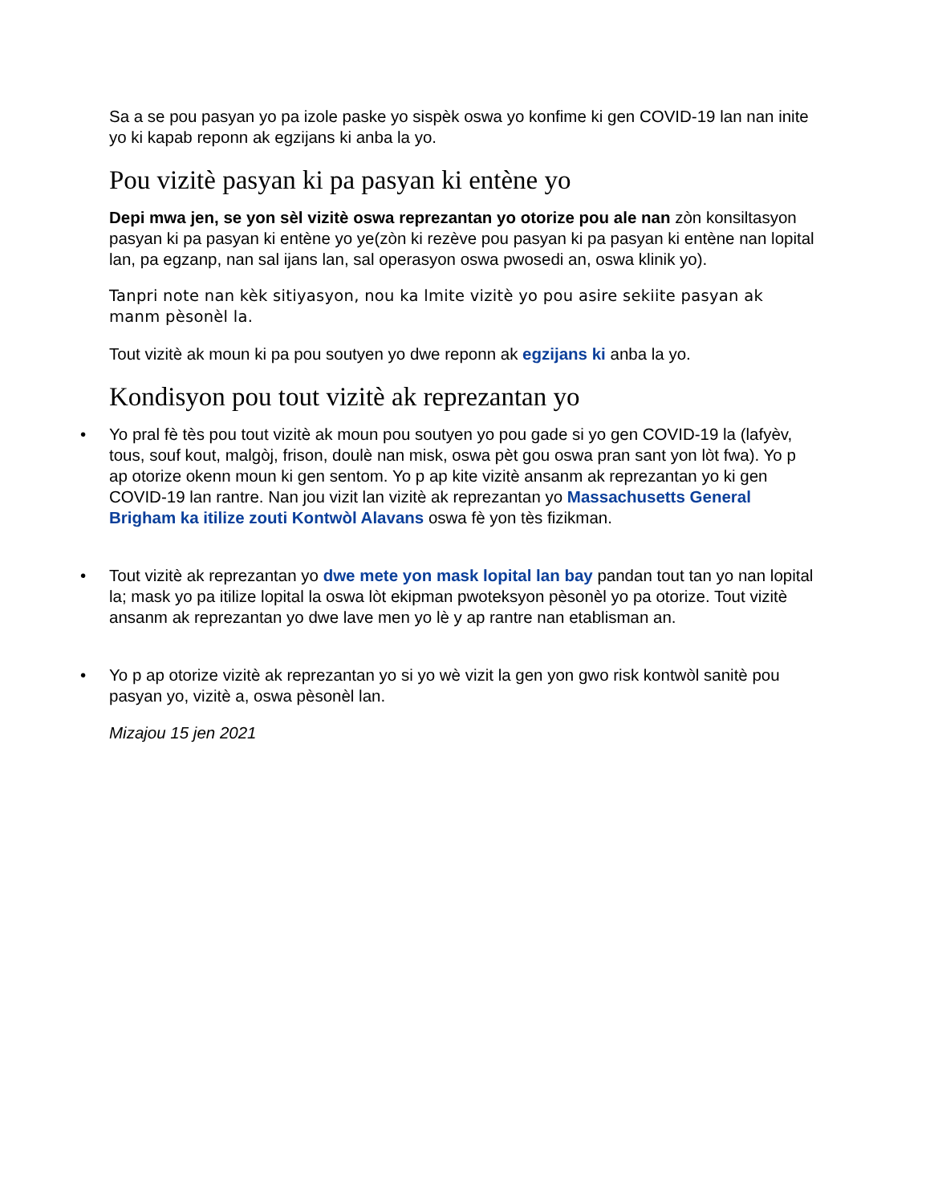Sa a se pou pasyan yo pa izole paske yo sispèk oswa yo konfime ki gen COVID-19 lan nan inite yo ki kapab reponn ak egzijans ki anba la yo.
Pou vizitè pasyan ki pa pasyan ki entène yo
Depi mwa jen, se yon sèl vizitè oswa reprezantan yo otorize pou ale nan zòn konsiltasyon pasyan ki pa pasyan ki entène yo ye(zòn ki rezève pou pasyan ki pa pasyan ki entène nan lopital lan, pa egzanp, nan sal ijans lan, sal operasyon oswa pwosedi an, oswa klinik yo).
Tanpri note nan kèk sitiyasyon, nou ka lmite vizitè yo pou asire sekiite pasyan ak manm pèsonèl la.
Tout vizitè ak moun ki pa pou soutyen yo dwe reponn ak egzijans ki anba la yo.
Kondisyon pou tout vizitè ak reprezantan yo
• Yo pral fè tès pou tout vizitè ak moun pou soutyen yo pou gade si yo gen COVID-19 la (lafyèv, tous, souf kout, malgòj, frison, doulè nan misk, oswa pèt gou oswa pran sant yon lòt fwa). Yo p ap otorize okenn moun ki gen sentom. Yo p ap kite vizitè ansanm ak reprezantan yo ki gen COVID-19 lan rantre. Nan jou vizit lan vizitè ak reprezantan yo Massachusetts General Brigham ka itilize zouti Kontwòl Alavans oswa fè yon tès fizikman.
• Tout vizitè ak reprezantan yo dwe mete yon mask lopital lan bay pandan tout tan yo nan lopital la; mask yo pa itilize lopital la oswa lòt ekipman pwoteksyon pèsonèl yo pa otorize. Tout vizitè ansanm ak reprezantan yo dwe lave men yo lè y ap rantre nan etablisman an.
• Yo p ap otorize vizitè ak reprezantan yo si yo wè vizit la gen yon gwo risk kontwòl sanitè pou pasyan yo, vizitè a, oswa pèsonèl lan.
Mizajou 15 jen 2021